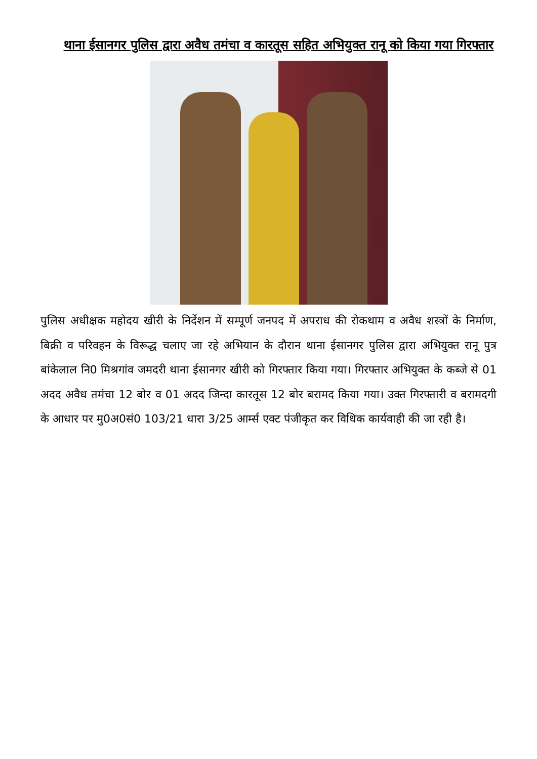थाना ईसानगर पुलिस द्वारा अवैध तमंचा व कारतूस सहित अभियुक्त रानू को किया गया गिरफ्तार
पुलिस अधीक्षक महोदय खीरी के निर्देशन में सम्पूर्ण जनपद में अपराध की रोकथाम व अवैध शस्त्रों के निर्माण, बिक्री व परिवहन के विरूद्ध चलाए जा रहे अभियान के दौरान थाना ईसानगर पुलिस द्वारा अभियुक्त रानू पुत्र बांकेलाल नि0 मिश्रगांव जमदरी थाना ईसानगर खीरी को गिरफ्तार किया गया। गिरफ्तार अभियुक्त के कब्जे से 01 अदद अवैध तमंचा 12 बोर व 01 अदद जिन्दा कारतूस 12 बोर बरामद किया गया। उक्त गिरफ्तारी व बरामदगी के आधार पर मु0अ0सं0 103/21 धारा 3/25 आर्म्स एक्ट पंजीकृत कर विधिक कार्यवाही की जा रही है।